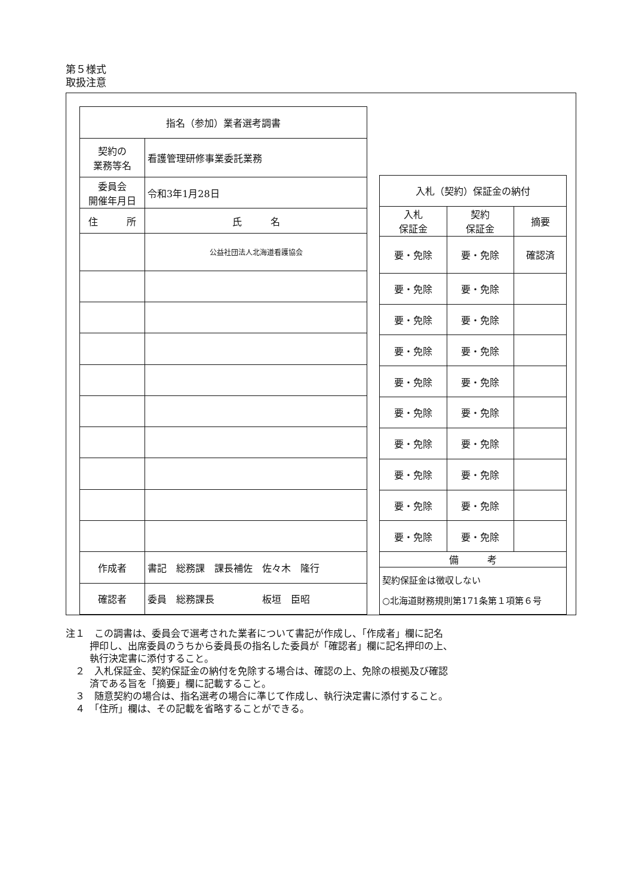第５様式
取扱注意
| 指名（参加）業者選考調書 | | |
| 契約の 業務等名 | 看護管理研修事業委託業務 | |
| 委員会 開催年月日 | 令和3年1月28日 | |
| 住 所 | | 氏 名 |
| | | 公益社団法人北海道看護協会 |
| 作成者 | 書記 総務課 課長補佐 佐々木 隆行 | |
| 確認者 | 委員 総務課長 板垣 臣昭 | |
| 入札（契約）保証金の納付 | | |
| 入札 保証金 | 契約 保証金 | 摘要 |
| 要・免除 | 要・免除 | 確認済 |
| 要・免除 | 要・免除 | |
| 要・免除 | 要・免除 | |
| 要・免除 | 要・免除 | |
| 要・免除 | 要・免除 | |
| 要・免除 | 要・免除 | |
| 要・免除 | 要・免除 | |
| 要・免除 | 要・免除 | |
| 要・免除 | 要・免除 | |
| 要・免除 | 要・免除 | |
| 備 考 | | |
| 契約保証金は徴収しない ○北海道財務規則第171条第１項第６号 | | |
注１　この調書は、委員会で選考された業者について書記が作成し、「作成者」欄に記名
押印し、出席委員のうちから委員長の指名した委員が「確認者」欄に記名押印の上、
執行決定書に添付すること。
　２　入札保証金、契約保証金の納付を免除する場合は、確認の上、免除の根拠及び確認
済である旨を「摘要」欄に記載すること。
　３　随意契約の場合は、指名選考の場合に準じて作成し、執行決定書に添付すること。
　４　「住所」欄は、その記載を省略することができる。